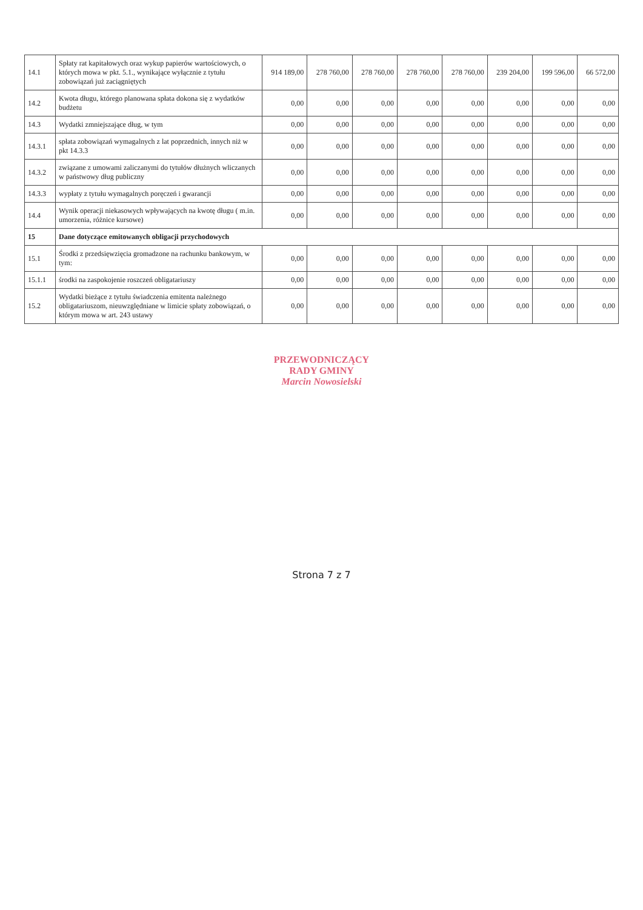| 14.1 | Spłaty rat kapitałowych oraz wykup papierów wartościowych, o których mowa w pkt. 5.1., wynikające wyłącznie z tytułu zobowiązań już zaciągniętych | 914 189,00 | 278 760,00 | 278 760,00 | 278 760,00 | 278 760,00 | 239 204,00 | 199 596,00 | 66 572,00 |
| 14.2 | Kwota długu, którego planowana spłata dokona się z wydatków budżetu | 0,00 | 0,00 | 0,00 | 0,00 | 0,00 | 0,00 | 0,00 | 0,00 |
| 14.3 | Wydatki zmniejszające dług, w tym | 0,00 | 0,00 | 0,00 | 0,00 | 0,00 | 0,00 | 0,00 | 0,00 |
| 14.3.1 | spłata zobowiązań wymagalnych z lat poprzednich, innych niż w pkt 14.3.3 | 0,00 | 0,00 | 0,00 | 0,00 | 0,00 | 0,00 | 0,00 | 0,00 |
| 14.3.2 | związane z umowami zaliczanymi do tytułów dłużnych wliczanych w państwowy dług publiczny | 0,00 | 0,00 | 0,00 | 0,00 | 0,00 | 0,00 | 0,00 | 0,00 |
| 14.3.3 | wypłaty z tytułu wymagalnych poręczeń i gwarancji | 0,00 | 0,00 | 0,00 | 0,00 | 0,00 | 0,00 | 0,00 | 0,00 |
| 14.4 | Wynik operacji niekasowych wpływających na kwotę długu ( m.in. umorzenia, różnice kursowe) | 0,00 | 0,00 | 0,00 | 0,00 | 0,00 | 0,00 | 0,00 | 0,00 |
| 15 | Dane dotyczące emitowanych obligacji przychodowych | | | | | | | | |
| 15.1 | Środki z przedsięwzięcia gromadzone na rachunku bankowym, w tym: | 0,00 | 0,00 | 0,00 | 0,00 | 0,00 | 0,00 | 0,00 | 0,00 |
| 15.1.1 | środki na zaspokojenie roszczeń obligatariuszy | 0,00 | 0,00 | 0,00 | 0,00 | 0,00 | 0,00 | 0,00 | 0,00 |
| 15.2 | Wydatki bieżące z tytułu świadczenia emitenta należnego obligatariuszom, nieuwzględniane w limicie spłaty zobowiązań, o którym mowa w art. 243 ustawy | 0,00 | 0,00 | 0,00 | 0,00 | 0,00 | 0,00 | 0,00 | 0,00 |
PRZEWODNICZĄCY
RADY GMINY
Marcin Nowosielski
Strona 7 z 7